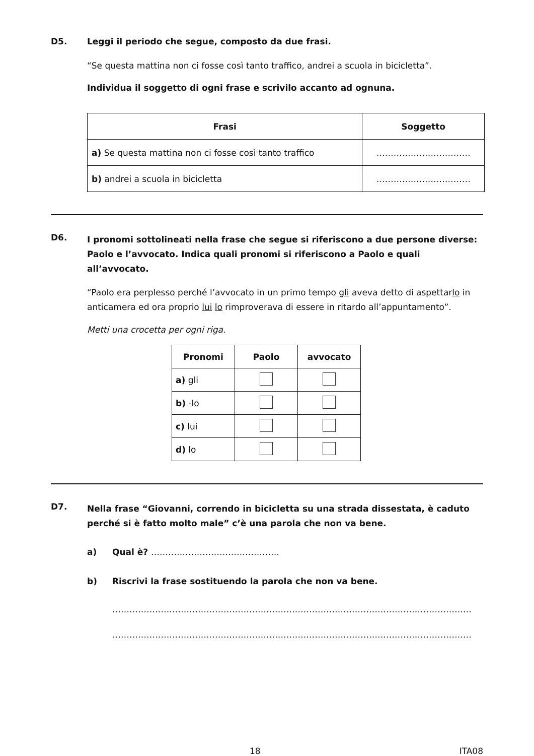D5. Leggi il periodo che segue, composto da due frasi.
“Se questa mattina non ci fosse così tanto traffico, andrei a scuola in bicicletta”.
Individua il soggetto di ogni frase e scrivilo accanto ad ognuna.
| Frasi | Soggetto |
| --- | --- |
| a) Se questa mattina non ci fosse così tanto traffico | …………………………… |
| b) andrei a scuola in bicicletta | …………………………… |
D6. I pronomi sottolineati nella frase che segue si riferiscono a due persone diverse: Paolo e l’avvocato. Indica quali pronomi si riferiscono a Paolo e quali all’avvocato.
“Paolo era perplesso perché l’avvocato in un primo tempo gli aveva detto di aspettarlo in anticamera ed ora proprio lui lo rimproverava di essere in ritardo all’appuntamento”.
Metti una crocetta per ogni riga.
| Pronomi | Paolo | avvocato |
| --- | --- | --- |
| a) gli | | |
| b) -lo | | |
| c) lui | | |
| d) lo | | |
D7. Nella frase “Giovanni, correndo in bicicletta su una strada dissestata, è caduto perché si è fatto molto male” c’è una parola che non va bene.
a) Qual è? ………………………………………
b) Riscrivi la frase sostituendo la parola che non va bene.
………………………………………………………………………………………………………………
………………………………………………………………………………………………………………
18 ITA08